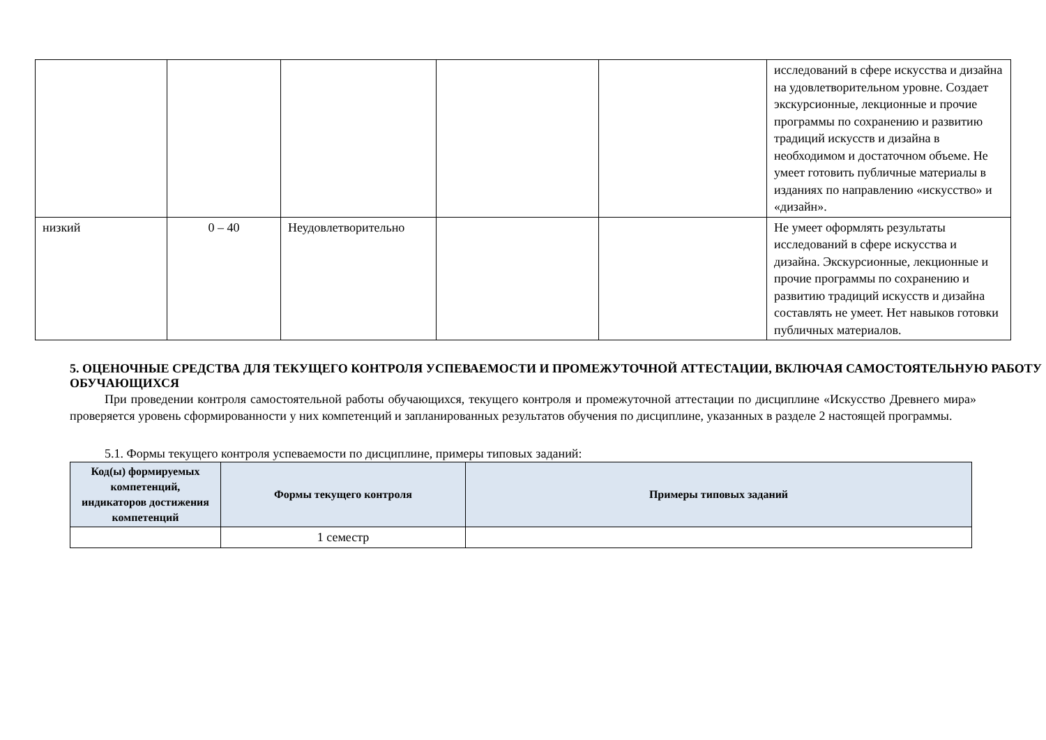| | | | | | исследований в сфере искусства и дизайна на удовлетворительном уровне. Создает экскурсионные, лекционные и прочие программы по сохранению и развитию традиций искусств и дизайна в необходимом и достаточном объеме. Не умеет готовить публичные материалы в изданиях по направлению «искусство» и «дизайн». |
| низкий | 0 – 40 | Неудовлетворительно | | | Не умеет оформлять результаты исследований в сфере искусства и дизайна. Экскурсионные, лекционные и прочие программы по сохранению и развитию традиций искусств и дизайна составлять не умеет. Нет навыков готовки публичных материалов. |
5. ОЦЕНОЧНЫЕ СРЕДСТВА ДЛЯ ТЕКУЩЕГО КОНТРОЛЯ УСПЕВАЕМОСТИ И ПРОМЕЖУТОЧНОЙ АТТЕСТАЦИИ, ВКЛЮЧАЯ САМОСТОЯТЕЛЬНУЮ РАБОТУ ОБУЧАЮЩИХСЯ
При проведении контроля самостоятельной работы обучающихся, текущего контроля и промежуточной аттестации по дисциплине «Искусство Древнего мира» проверяется уровень сформированности у них компетенций и запланированных результатов обучения по дисциплине, указанных в разделе 2 настоящей программы.
5.1. Формы текущего контроля успеваемости по дисциплине, примеры типовых заданий:
| Код(ы) формируемых компетенций, индикаторов достижения компетенций | Формы текущего контроля | Примеры типовых заданий |
| --- | --- | --- |
| | 1 семестр | |